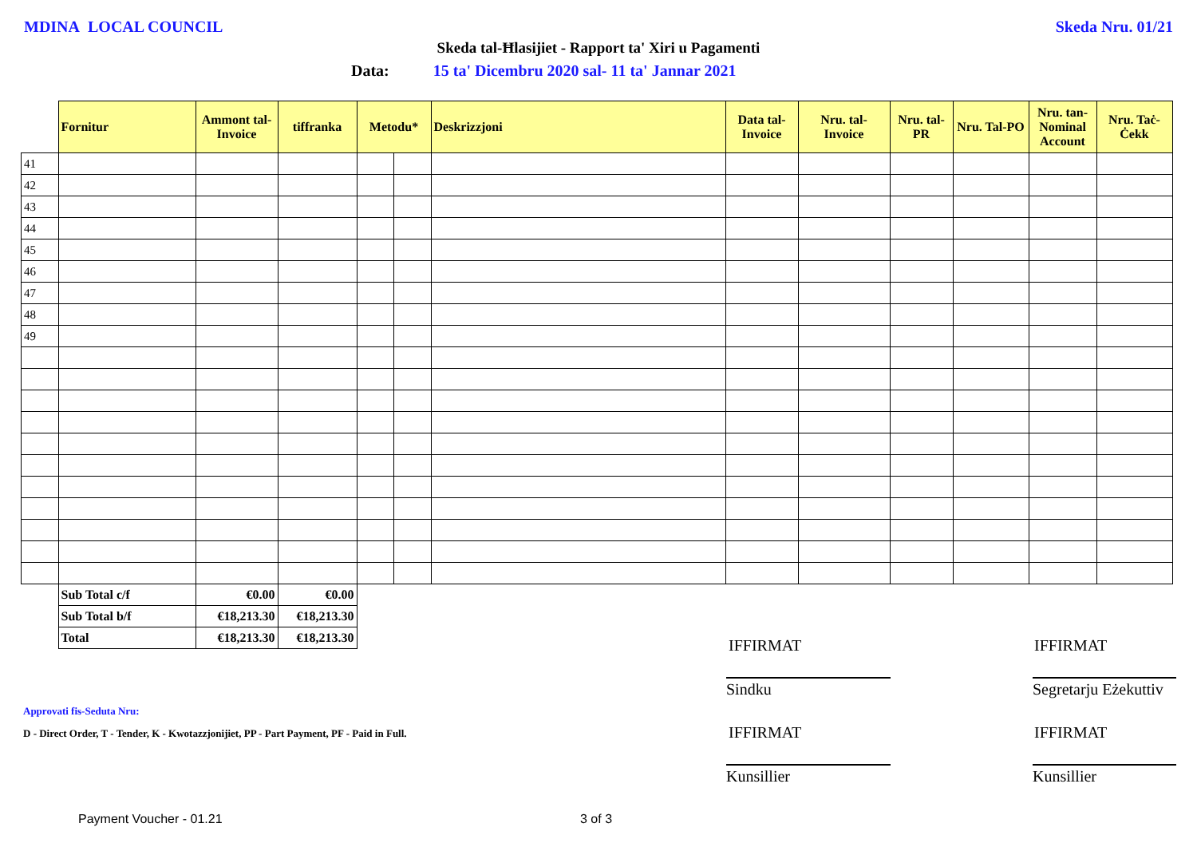MDINA LOCAL COUNCIL Skeda Nru. 01/21
Skeda tal-Ħlasijiet - Rapport ta' Xiri u Pagamenti
Data: 15 ta' Dicembru 2020 sal- 11 ta' Jannar 2021
| | Fornitur | Ammont tal-Invoice | tiffranka | Metodu* | | Deskrizzjoni | Data tal-Invoice | Nru. tal-Invoice | Nru. tal-PR | Nru. Tal-PO | Nru. tan-Nominal Account | Nru. Taċ-Ċekk |
| --- | --- | --- | --- | --- | --- | --- | --- | --- | --- | --- | --- | --- |
| 41 | | | | | | | | | | | | |
| 42 | | | | | | | | | | | | |
| 43 | | | | | | | | | | | | |
| 44 | | | | | | | | | | | | |
| 45 | | | | | | | | | | | | |
| 46 | | | | | | | | | | | | |
| 47 | | | | | | | | | | | | |
| 48 | | | | | | | | | | | | |
| 49 | | | | | | | | | | | | |
| | Sub Total c/f | €0.00 | €0.00 | | | | | | | | | |
| | Sub Total b/f | €18,213.30 | €18,213.30 | | | | | | | | | |
| | Total | €18,213.30 | €18,213.30 | | | | | | | | | |
Approvati fis-Seduta Nru:
D - Direct Order, T - Tender, K - Kwotazzjonijiet, PP - Part Payment, PF - Paid in Full.
IFFIRMAT IFFIRMAT
Sindku
Segretarju Eżekuttiv
IFFIRMAT IFFIRMAT
Kunsillier Kunsillier
Payment Voucher - 01.21 3 of 3